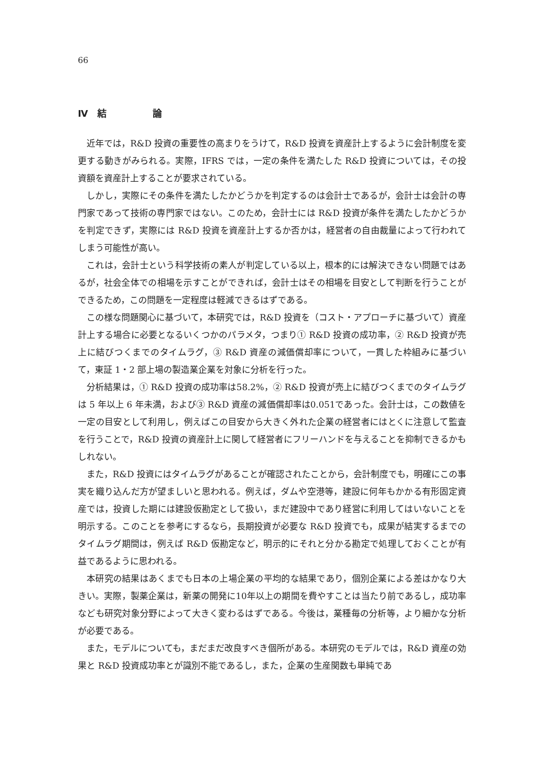66
Ⅳ　結　　　　　論
近年では，R&D 投資の重要性の高まりをうけて，R&D 投資を資産計上するように会計制度を変更する動きがみられる。実際，IFRS では，一定の条件を満たした R&D 投資については，その投資額を資産計上することが要求されている。
しかし，実際にその条件を満たしたかどうかを判定するのは会計士であるが，会計士は会計の専門家であって技術の専門家ではない。このため，会計士には R&D 投資が条件を満たしたかどうかを判定できず，実際には R&D 投資を資産計上するか否かは，経営者の自由裁量によって行われてしまう可能性が高い。
これは，会計士という科学技術の素人が判定している以上，根本的には解決できない問題ではあるが，社会全体での相場を示すことができれば，会計士はその相場を目安として判断を行うことができるため，この問題を一定程度は軽減できるはずである。
この様な問題関心に基づいて，本研究では，R&D 投資を（コスト・アプローチに基づいて）資産計上する場合に必要となるいくつかのパラメタ，つまり① R&D 投資の成功率，② R&D 投資が売上に結びつくまでのタイムラグ，③ R&D 資産の減価償却率について，一貫した枠組みに基づいて，東証 1・2 部上場の製造業企業を対象に分析を行った。
分析結果は，① R&D 投資の成功率は58.2%，② R&D 投資が売上に結びつくまでのタイムラグは 5 年以上 6 年未満，および③ R&D 資産の減価償却率は0.051であった。会計士は，この数値を一定の目安として利用し，例えばこの目安から大きく外れた企業の経営者にはとくに注意して監査を行うことで，R&D 投資の資産計上に関して経営者にフリーハンドを与えることを抑制できるかもしれない。
また，R&D 投資にはタイムラグがあることが確認されたことから，会計制度でも，明確にこの事実を織り込んだ方が望ましいと思われる。例えば，ダムや空港等，建設に何年もかかる有形固定資産では，投資した期には建設仮勘定として扱い，まだ建設中であり経営に利用してはいないことを明示する。このことを参考にするなら，長期投資が必要な R&D 投資でも，成果が結実するまでのタイムラグ期間は，例えば R&D 仮勘定など，明示的にそれと分かる勘定で処理しておくことが有益であるように思われる。
本研究の結果はあくまでも日本の上場企業の平均的な結果であり，個別企業による差はかなり大きい。実際，製薬企業は，新薬の開発に10年以上の期間を費やすことは当たり前であるし，成功率なども研究対象分野によって大きく変わるはずである。今後は，業種毎の分析等，より細かな分析が必要である。
また，モデルについても，まだまだ改良すべき個所がある。本研究のモデルでは，R&D 資産の効果と R&D 投資成功率とが識別不能であるし，また，企業の生産関数も単純であ